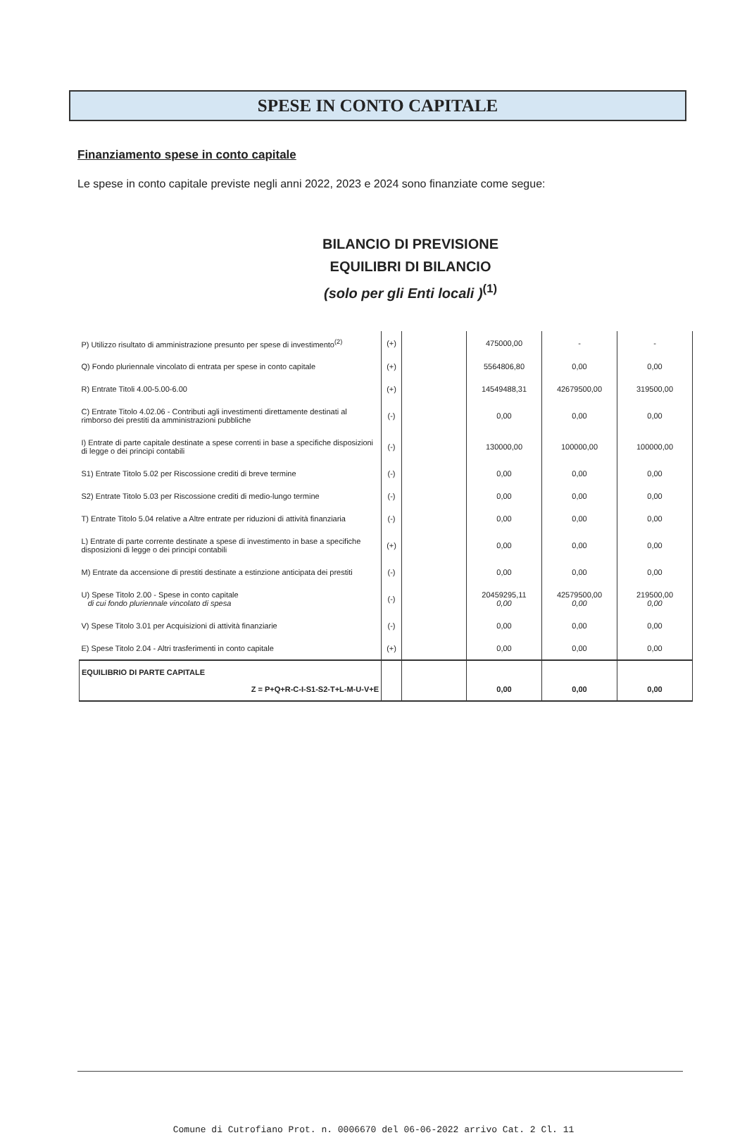SPESE IN CONTO CAPITALE
Finanziamento spese in conto capitale
Le spese in conto capitale previste negli anni 2022, 2023 e 2024 sono finanziate come segue:
BILANCIO DI PREVISIONE
EQUILIBRI DI BILANCIO
(solo per gli Enti locali )<sup>(1)</sup>
| P) Utilizzo risultato di amministrazione presunto per spese di investimento<sup>(2)</sup> | (+) | | 475000,00 | - | - |
| Q) Fondo pluriennale vincolato di entrata per spese in conto capitale | (+) | | 5564806,80 | 0,00 | 0,00 |
| R) Entrate Titoli 4.00-5.00-6.00 | (+) | | 14549488,31 | 42679500,00 | 319500,00 |
| C) Entrate Titolo 4.02.06 - Contributi agli investimenti direttamente destinati al rimborso dei prestiti da amministrazioni pubbliche | (-) | | 0,00 | 0,00 | 0,00 |
| I) Entrate di parte capitale destinate a spese correnti in base a specifiche disposizioni di legge o dei principi contabili | (-) | | 130000,00 | 100000,00 | 100000,00 |
| S1) Entrate Titolo 5.02 per Riscossione crediti di breve termine | (-) | | 0,00 | 0,00 | 0,00 |
| S2) Entrate Titolo 5.03 per Riscossione crediti di medio-lungo termine | (-) | | 0,00 | 0,00 | 0,00 |
| T) Entrate Titolo 5.04 relative a Altre entrate per riduzioni di attività finanziaria | (-) | | 0,00 | 0,00 | 0,00 |
| L) Entrate di parte corrente destinate a spese di investimento in base a specifiche disposizioni di legge o dei principi contabili | (+) | | 0,00 | 0,00 | 0,00 |
| M) Entrate da accensione di prestiti destinate a estinzione anticipata dei prestiti | (-) | | 0,00 | 0,00 | 0,00 |
| U) Spese Titolo 2.00 - Spese in conto capitale di cui fondo pluriennale vincolato di spesa | (-) | | 20459295,11 0,00 | 42579500,00 0,00 | 219500,00 0,00 |
| V) Spese Titolo 3.01 per Acquisizioni di attività finanziarie | (-) | | 0,00 | 0,00 | 0,00 |
| E) Spese Titolo 2.04 - Altri trasferimenti in conto capitale | (+) | | 0,00 | 0,00 | 0,00 |
| EQUILIBRIO DI PARTE CAPITALE Z = P+Q+R-C-I-S1-S2-T+L-M-U-V+E | | | 0,00 | 0,00 | 0,00 |
Comune di Cutrofiano Prot. n. 0006670 del 06-06-2022 arrivo Cat. 2 Cl. 11